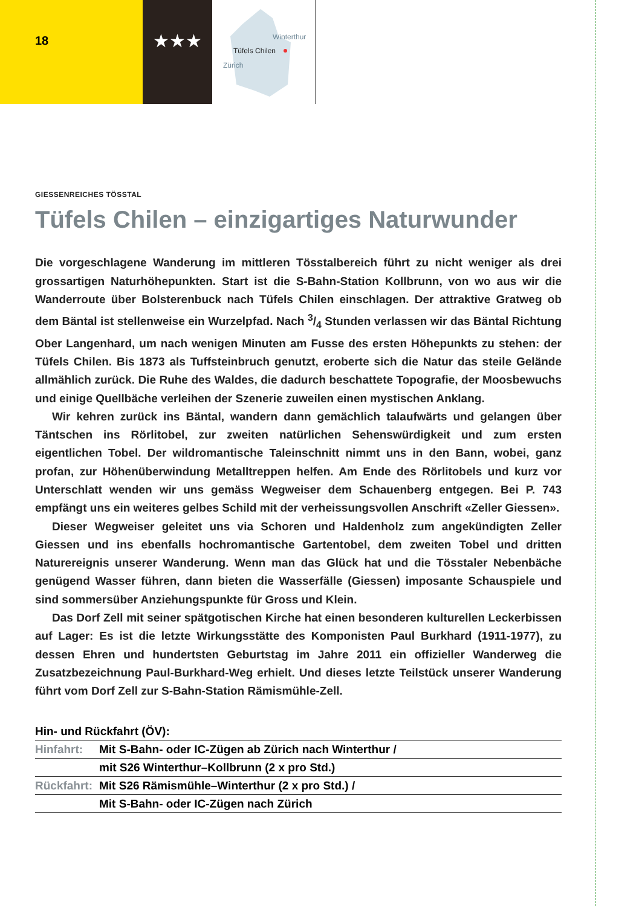18
★★★
Winterthur
Tüfels Chilen
Zürich
GIESSENREICHES TÖSSTAL
Tüfels Chilen – einzigartiges Naturwunder
Die vorgeschlagene Wanderung im mittleren Tösstalbereich führt zu nicht weniger als drei grossartigen Naturhöhepunkten. Start ist die S-Bahn-Station Kollbrunn, von wo aus wir die Wanderroute über Bolsterenbuck nach Tüfels Chilen einschlagen. Der attraktive Gratweg ob dem Bäntal ist stellenweise ein Wurzelpfad. Nach 3/4 Stunden verlassen wir das Bäntal Richtung Ober Langenhard, um nach wenigen Minuten am Fusse des ersten Höhepunkts zu stehen: der Tüfels Chilen. Bis 1873 als Tuffsteinbruch genutzt, eroberte sich die Natur das steile Gelände allmählich zurück. Die Ruhe des Waldes, die dadurch beschattete Topografie, der Moosbewuchs und einige Quellbäche verleihen der Szenerie zuweilen einen mystischen Anklang.
Wir kehren zurück ins Bäntal, wandern dann gemächlich talaufwärts und gelangen über Täntschen ins Rörlitobel, zur zweiten natürlichen Sehenswürdigkeit und zum ersten eigentlichen Tobel. Der wildromantische Taleinschnitt nimmt uns in den Bann, wobei, ganz profan, zur Höhenüberwindung Metalltreppen helfen. Am Ende des Rörlitobels und kurz vor Unterschlatt wenden wir uns gemäss Wegweiser dem Schauenberg entgegen. Bei P. 743 empfängt uns ein weiteres gelbes Schild mit der verheissungsvollen Anschrift «Zeller Giessen».
Dieser Wegweiser geleitet uns via Schoren und Haldenholz zum angekündigten Zeller Giessen und ins ebenfalls hochromantische Gartentobel, dem zweiten Tobel und dritten Naturereignis unserer Wanderung. Wenn man das Glück hat und die Tösstaler Nebenbäche genügend Wasser führen, dann bieten die Wasserfälle (Giessen) imposante Schauspiele und sind sommersüber Anziehungspunkte für Gross und Klein.
Das Dorf Zell mit seiner spätgotischen Kirche hat einen besonderen kulturellen Leckerbissen auf Lager: Es ist die letzte Wirkungsstätte des Komponisten Paul Burkhard (1911-1977), zu dessen Ehren und hundertsten Geburtstag im Jahre 2011 ein offizieller Wanderweg die Zusatzbezeichnung Paul-Burkhard-Weg erhielt. Und dieses letzte Teilstück unserer Wanderung führt vom Dorf Zell zur S-Bahn-Station Rämismühle-Zell.
| Hin- und Rückfahrt (ÖV): | |
| Hinfahrt: | Mit S-Bahn- oder IC-Zügen ab Zürich nach Winterthur / |
| | mit S26 Winterthur–Kollbrunn (2 x pro Std.) |
| Rückfahrt: | Mit S26 Rämismühle–Winterthur (2 x pro Std.) / |
| | Mit S-Bahn- oder IC-Zügen nach Zürich |